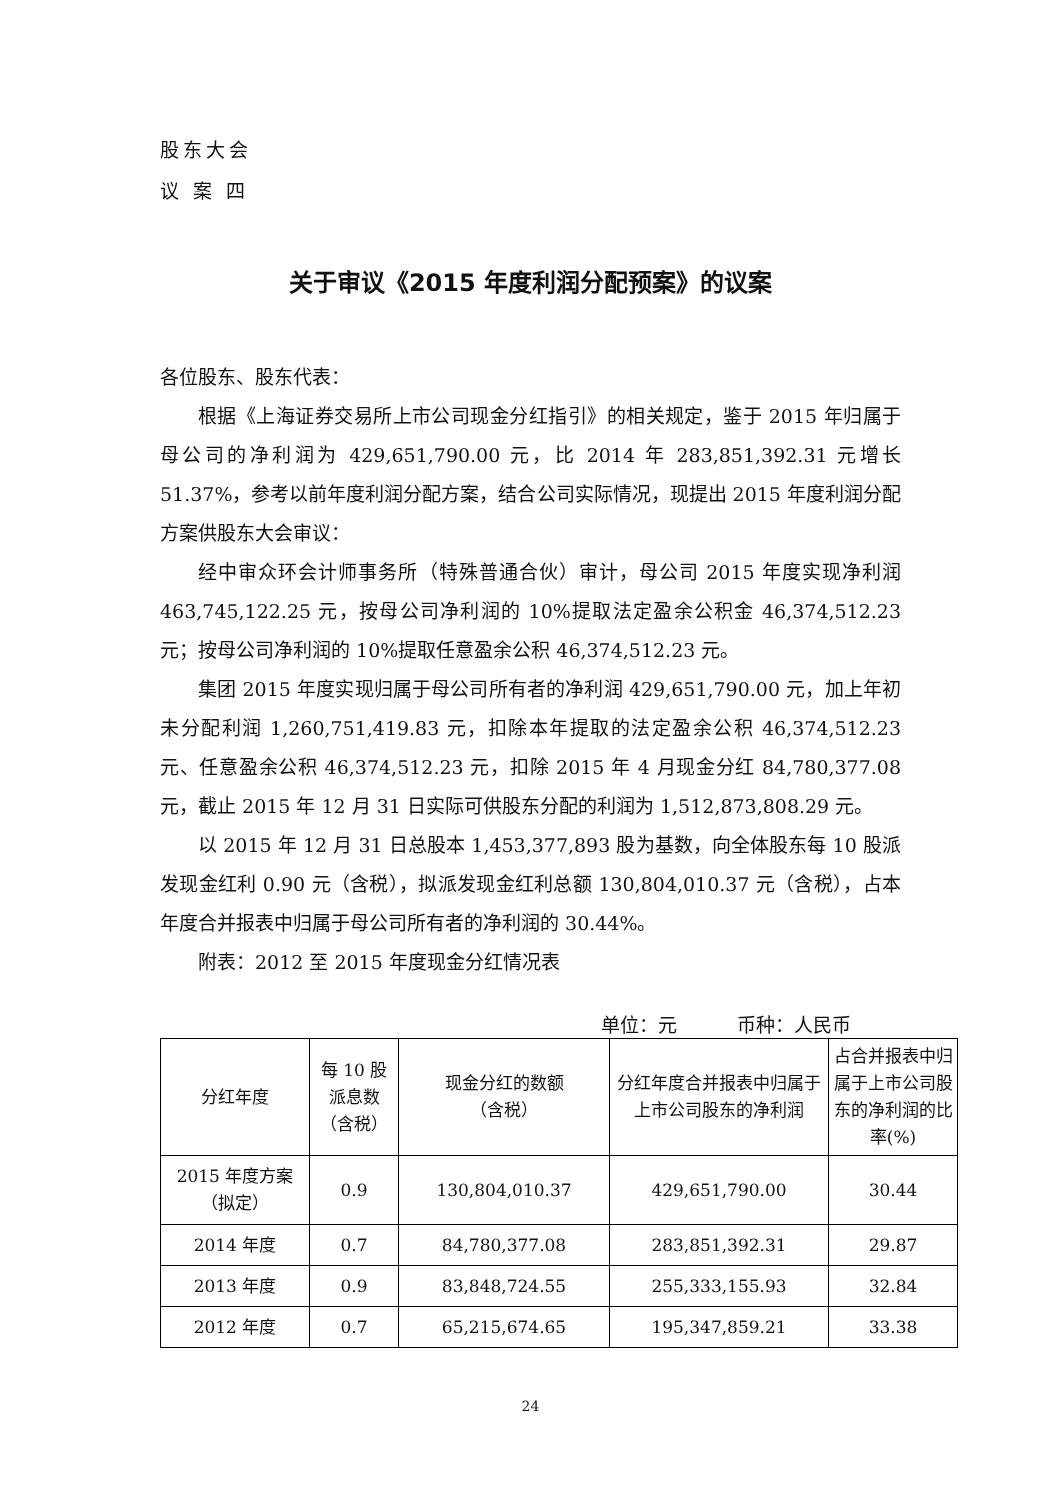股东大会
议 案 四
关于审议《2015 年度利润分配预案》的议案
各位股东、股东代表：
根据《上海证券交易所上市公司现金分红指引》的相关规定，鉴于 2015 年归属于母公司的净利润为 429,651,790.00 元，比 2014 年 283,851,392.31 元增长 51.37%，参考以前年度利润分配方案，结合公司实际情况，现提出 2015 年度利润分配方案供股东大会审议：
经中审众环会计师事务所（特殊普通合伙）审计，母公司 2015 年度实现净利润 463,745,122.25 元，按母公司净利润的 10%提取法定盈余公积金 46,374,512.23 元；按母公司净利润的 10%提取任意盈余公积 46,374,512.23 元。
集团 2015 年度实现归属于母公司所有者的净利润 429,651,790.00 元，加上年初未分配利润 1,260,751,419.83 元，扣除本年提取的法定盈余公积 46,374,512.23 元、任意盈余公积 46,374,512.23 元，扣除 2015 年 4 月现金分红 84,780,377.08 元，截止 2015 年 12 月 31 日实际可供股东分配的利润为 1,512,873,808.29 元。
以 2015 年 12 月 31 日总股本 1,453,377,893 股为基数，向全体股东每 10 股派发现金红利 0.90 元（含税），拟派发现金红利总额 130,804,010.37 元（含税），占本年度合并报表中归属于母公司所有者的净利润的 30.44%。
附表：2012 至 2015 年度现金分红情况表
单位：元 币种：人民币
| 分红年度 | 每 10 股 派息数 （含税） | 现金分红的数额 （含税） | 分红年度合并报表中归属于上市公司股东的净利润 | 占合并报表中归属于上市公司股东的净利润的比率(%) |
| --- | --- | --- | --- | --- |
| 2015 年度方案 （拟定） | 0.9 | 130,804,010.37 | 429,651,790.00 | 30.44 |
| 2014 年度 | 0.7 | 84,780,377.08 | 283,851,392.31 | 29.87 |
| 2013 年度 | 0.9 | 83,848,724.55 | 255,333,155.93 | 32.84 |
| 2012 年度 | 0.7 | 65,215,674.65 | 195,347,859.21 | 33.38 |
24